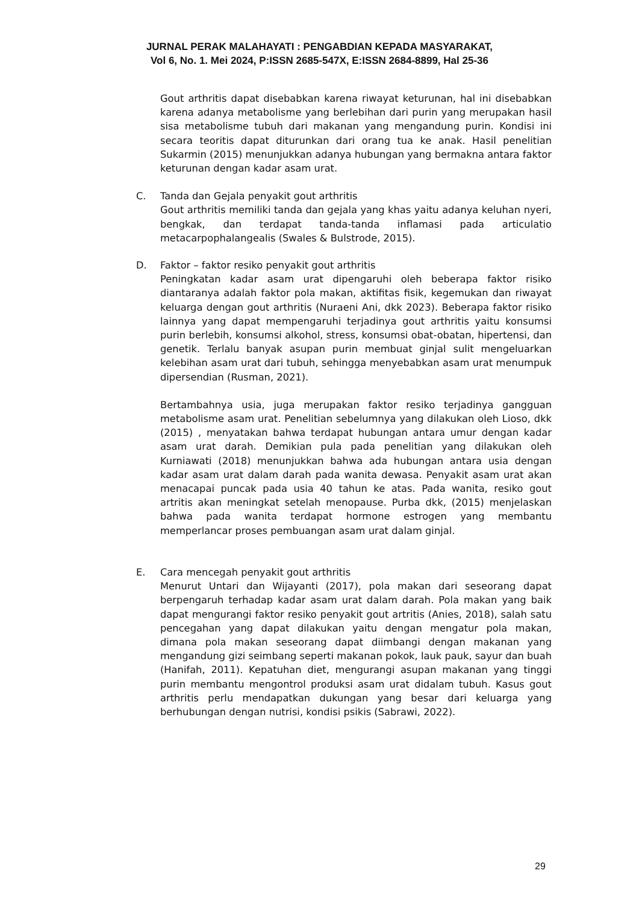JURNAL PERAK MALAHAYATI : PENGABDIAN KEPADA MASYARAKAT,
Vol 6, No. 1. Mei 2024, P:ISSN 2685-547X, E:ISSN 2684-8899, Hal 25-36
Gout arthritis dapat disebabkan karena riwayat keturunan, hal ini disebabkan karena adanya metabolisme yang berlebihan dari purin yang merupakan hasil sisa metabolisme tubuh dari makanan yang mengandung purin. Kondisi ini secara teoritis dapat diturunkan dari orang tua ke anak. Hasil penelitian Sukarmin (2015) menunjukkan adanya hubungan yang bermakna antara faktor keturunan dengan kadar asam urat.
C. Tanda dan Gejala penyakit gout arthritis
Gout arthritis memiliki tanda dan gejala yang khas yaitu adanya keluhan nyeri, bengkak, dan terdapat tanda-tanda inflamasi pada articulatio metacarpophalangealis (Swales & Bulstrode, 2015).
D. Faktor – faktor resiko penyakit gout arthritis
Peningkatan kadar asam urat dipengaruhi oleh beberapa faktor risiko diantaranya adalah faktor pola makan, aktifitas fisik, kegemukan dan riwayat keluarga dengan gout arthritis (Nuraeni Ani, dkk 2023). Beberapa faktor risiko lainnya yang dapat mempengaruhi terjadinya gout arthritis yaitu konsumsi purin berlebih, konsumsi alkohol, stress, konsumsi obat-obatan, hipertensi, dan genetik. Terlalu banyak asupan purin membuat ginjal sulit mengeluarkan kelebihan asam urat dari tubuh, sehingga menyebabkan asam urat menumpuk dipersendian (Rusman, 2021).
Bertambahnya usia, juga merupakan faktor resiko terjadinya gangguan metabolisme asam urat. Penelitian sebelumnya yang dilakukan oleh Lioso, dkk (2015) , menyatakan bahwa terdapat hubungan antara umur dengan kadar asam urat darah. Demikian pula pada penelitian yang dilakukan oleh Kurniawati (2018) menunjukkan bahwa ada hubungan antara usia dengan kadar asam urat dalam darah pada wanita dewasa. Penyakit asam urat akan menacapai puncak pada usia 40 tahun ke atas. Pada wanita, resiko gout artritis akan meningkat setelah menopause. Purba dkk, (2015) menjelaskan bahwa pada wanita terdapat hormone estrogen yang membantu memperlancar proses pembuangan asam urat dalam ginjal.
E. Cara mencegah penyakit gout arthritis
Menurut Untari dan Wijayanti (2017), pola makan dari seseorang dapat berpengaruh terhadap kadar asam urat dalam darah. Pola makan yang baik dapat mengurangi faktor resiko penyakit gout artritis (Anies, 2018), salah satu pencegahan yang dapat dilakukan yaitu dengan mengatur pola makan, dimana pola makan seseorang dapat diimbangi dengan makanan yang mengandung gizi seimbang seperti makanan pokok, lauk pauk, sayur dan buah (Hanifah, 2011). Kepatuhan diet, mengurangi asupan makanan yang tinggi purin membantu mengontrol produksi asam urat didalam tubuh. Kasus gout arthritis perlu mendapatkan dukungan yang besar dari keluarga yang berhubungan dengan nutrisi, kondisi psikis (Sabrawi, 2022).
29